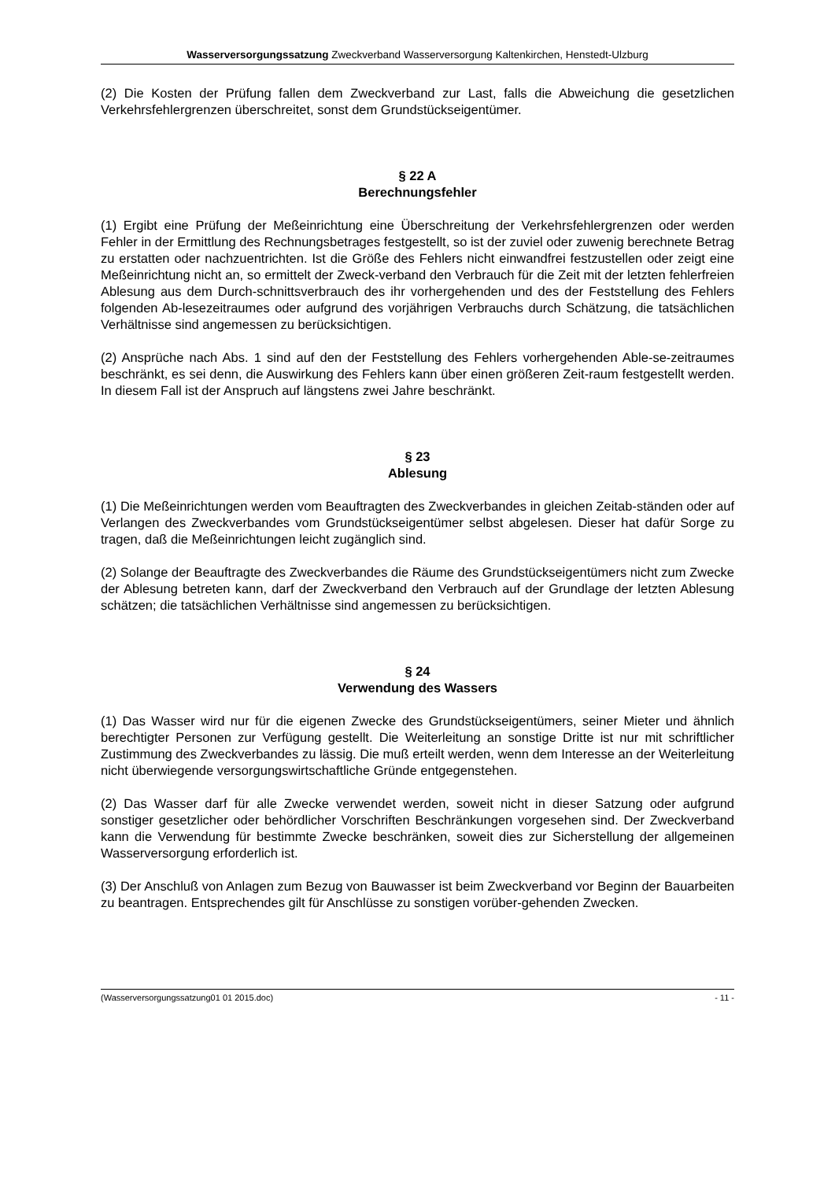Wasserversorgungssatzung Zweckverband Wasserversorgung Kaltenkirchen, Henstedt-Ulzburg
(2) Die Kosten der Prüfung fallen dem Zweckverband zur Last, falls die Abweichung die gesetzlichen Verkehrsfehlergrenzen überschreitet, sonst dem Grundstückseigentümer.
§ 22 A
Berechnungsfehler
(1) Ergibt eine Prüfung der Meßeinrichtung eine Überschreitung der Verkehrsfehlergrenzen oder werden Fehler in der Ermittlung des Rechnungsbetrages festgestellt, so ist der zuviel oder zuwenig berechnete Betrag zu erstatten oder nachzuentrichten. Ist die Größe des Fehlers nicht einwandfrei festzustellen oder zeigt eine Meßeinrichtung nicht an, so ermittelt der Zweck-verband den Verbrauch für die Zeit mit der letzten fehlerfreien Ablesung aus dem Durch-schnittsverbrauch des ihr vorhergehenden und des der Feststellung des Fehlers folgenden Ab-lesezeitraumes oder aufgrund des vorjährigen Verbrauchs durch Schätzung, die tatsächlichen Verhältnisse sind angemessen zu berücksichtigen.
(2) Ansprüche nach Abs. 1 sind auf den der Feststellung des Fehlers vorhergehenden Able-se-zeitraumes beschränkt, es sei denn, die Auswirkung des Fehlers kann über einen größeren Zeit-raum festgestellt werden. In diesem Fall ist der Anspruch auf längstens zwei Jahre beschränkt.
§ 23
Ablesung
(1) Die Meßeinrichtungen werden vom Beauftragten des Zweckverbandes in gleichen Zeitab-ständen oder auf Verlangen des Zweckverbandes vom Grundstückseigentümer selbst abgelesen. Dieser hat dafür Sorge zu tragen, daß die Meßeinrichtungen leicht zugänglich sind.
(2) Solange der Beauftragte des Zweckverbandes die Räume des Grundstückseigentümers nicht zum Zwecke der Ablesung betreten kann, darf der Zweckverband den Verbrauch auf der Grundlage der letzten Ablesung schätzen; die tatsächlichen Verhältnisse sind angemessen zu berücksichtigen.
§ 24
Verwendung des Wassers
(1) Das Wasser wird nur für die eigenen Zwecke des Grundstückseigentümers, seiner Mieter und ähnlich berechtigter Personen zur Verfügung gestellt. Die Weiterleitung an sonstige Dritte ist nur mit schriftlicher Zustimmung des Zweckverbandes zu lässig. Die muß erteilt werden, wenn dem Interesse an der Weiterleitung nicht überwiegende versorgungswirtschaftliche Gründe entgegenstehen.
(2) Das Wasser darf für alle Zwecke verwendet werden, soweit nicht in dieser Satzung oder aufgrund sonstiger gesetzlicher oder behördlicher Vorschriften Beschränkungen vorgesehen sind. Der Zweckverband kann die Verwendung für bestimmte Zwecke beschränken, soweit dies zur Sicherstellung der allgemeinen Wasserversorgung erforderlich ist.
(3) Der Anschluß von Anlagen zum Bezug von Bauwasser ist beim Zweckverband vor Beginn der Bauarbeiten zu beantragen. Entsprechendes gilt für Anschlüsse zu sonstigen vorüber-gehenden Zwecken.
(Wasserversorgungssatzung01 01 2015.doc) - 11 -